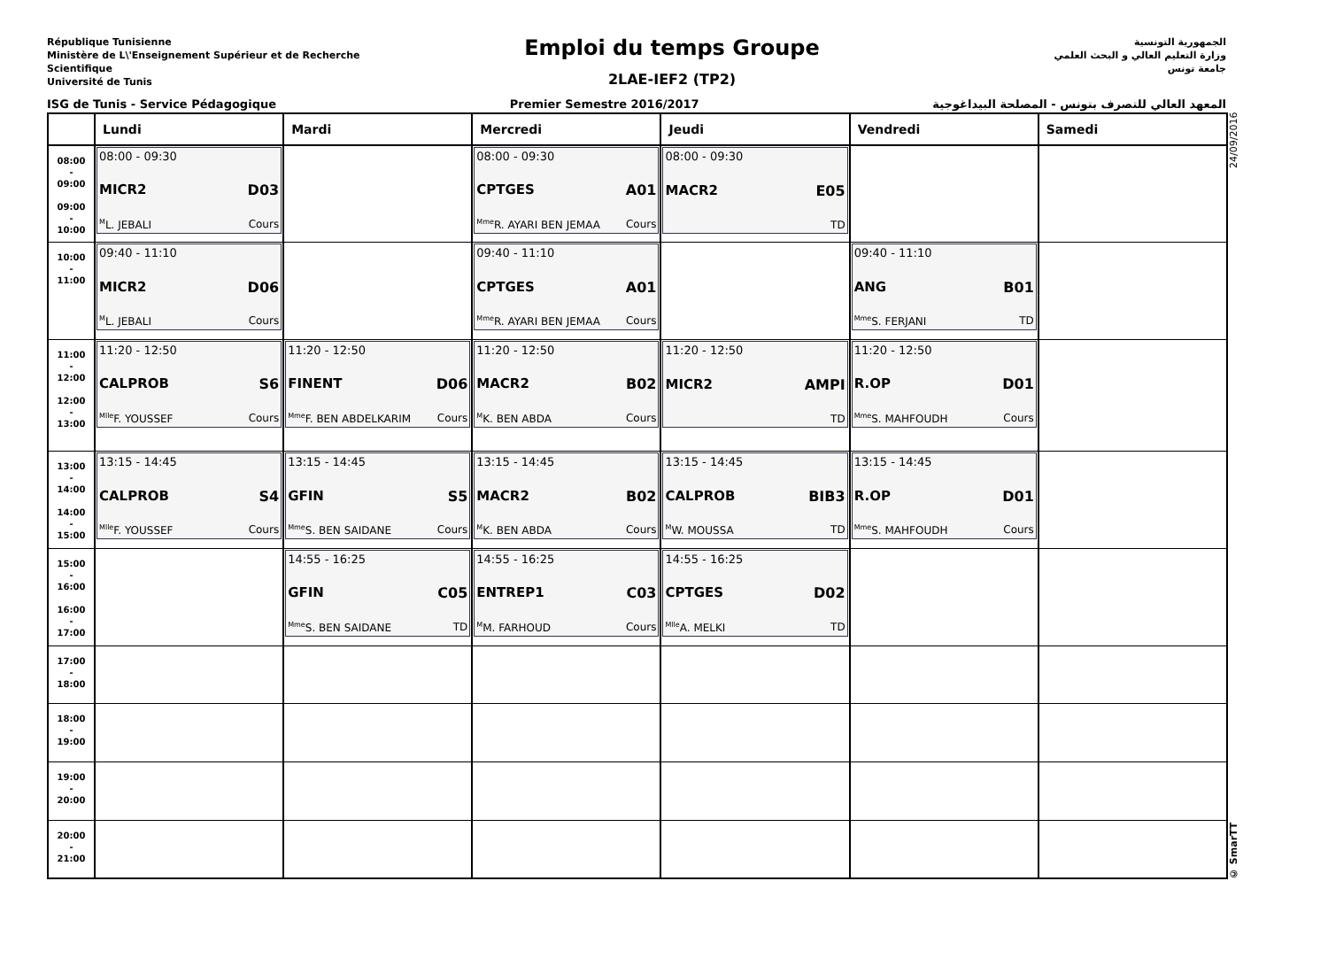République Tunisienne
Ministère de L\'Enseignement Supérieur et de Recherche Scientifique
Université de Tunis
Emploi du temps Groupe
2LAE-IEF2 (TP2)
الجمهورية التونسية
وزارة التعليم العالي و البحث العلمي
جامعة تونس
ISG de Tunis - Service Pédagogique Premier Semestre 2016/2017 المعهد العالي للتصرف بتونس - المصلحة البيداغوجية
| | Lundi | Mardi | Mercredi | Jeudi | Vendredi | Samedi |
| --- | --- | --- | --- | --- | --- | --- |
| 08:00 - 09:00 09:00 - 10:00 | 08:00 - 09:30 MICR2 D03 <sup>M</sup>L. JEBALI Cours | | 08:00 - 09:30 CPTGES A01 <sup>Mme</sup>R. AYARI BEN JEMAA Cours | 08:00 - 09:30 MACR2 E05 TD | | |
| 10:00 - 11:00 | 09:40 - 11:10 MICR2 D06 <sup>M</sup>L. JEBALI Cours | | 09:40 - 11:10 CPTGES A01 <sup>Mme</sup>R. AYARI BEN JEMAA Cours | | 09:40 - 11:10 ANG B01 <sup>Mme</sup>S. FERJANI TD | |
| 11:00 - 12:00 12:00 - 13:00 | 11:20 - 12:50 CALPROB S6 <sup>Mlle</sup>F. YOUSSEF Cours | 11:20 - 12:50 FINENT D06 <sup>Mme</sup>F. BEN ABDELKARIM Cours | 11:20 - 12:50 MACR2 B02 <sup>M</sup>K. BEN ABDA Cours | 11:20 - 12:50 MICR2 AMPI TD | 11:20 - 12:50 R.OP D01 <sup>Mme</sup>S. MAHFOUDH Cours | |
| 13:00 - 14:00 14:00 - 15:00 | 13:15 - 14:45 CALPROB S4 <sup>Mlle</sup>F. YOUSSEF Cours | 13:15 - 14:45 GFIN S5 <sup>Mme</sup>S. BEN SAIDANE Cours | 13:15 - 14:45 MACR2 B02 <sup>M</sup>K. BEN ABDA Cours | 13:15 - 14:45 CALPROB BIB3 <sup>M</sup>W. MOUSSA TD | 13:15 - 14:45 R.OP D01 <sup>Mme</sup>S. MAHFOUDH Cours | |
| 15:00 - 16:00 16:00 - 17:00 | | 14:55 - 16:25 GFIN C05 <sup>Mme</sup>S. BEN SAIDANE TD | 14:55 - 16:25 ENTREP1 C03 <sup>M</sup>M. FARHOUD Cours | 14:55 - 16:25 CPTGES D02 <sup>Mlle</sup>A. MELKI TD | | |
| 17:00 - 18:00 | | | | | | |
| 18:00 - 19:00 | | | | | | |
| 19:00 - 20:00 | | | | | | |
| 20:00 - 21:00 | | | | | | |
© SmarTT 24/09/2016